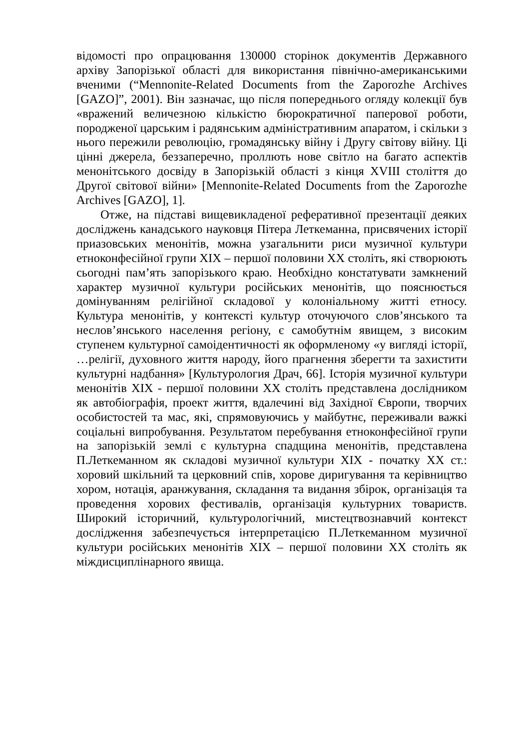відомості про опрацювання 130000 сторінок документів Державного архіву Запорізької області для використання північно-американськими вченими (“Mennonite-Related Documents from the Zaporozhe Archives [GAZO]”, 2001). Він зазначає, що після попереднього огляду колекції був «вражений величезною кількістю бюрократичної паперової роботи, породженої царським і радянським адміністративним апаратом, і скільки з нього пережили революцію, громадянську війну і Другу світову війну. Ці цінні джерела, беззаперечно, проллють нове світло на багато аспектів менонітського досвіду в Запорізькій області з кінця XVIII століття до Другої світової війни» [Mennonite-Related Documents from the Zaporozhe Archives [GAZO], 1].
Отже, на підставі вищевикладеної реферативної презентації деяких досліджень канадського науковця Пітера Леткеманна, присвячених історії приазовських менонітів, можна узагальнити риси музичної культури етноконфесійної групи XIX – першої половини XX століть, які створюють сьогодні пам’ять запорізького краю. Необхідно констатувати замкнений характер музичної культури російських менонітів, що пояснюється домінуванням релігійної складової у колоніальному житті етносу. Культура менонітів, у контексті культур оточуючого слов’янського та неслов’янського населення регіону, є самобутнім явищем, з високим ступенем культурної самоідентичності як оформленому «у вигляді історії, …релігії, духовного життя народу, його прагнення зберегти та захистити культурні надбання» [Культурология Драч, 66]. Історія музичної культури менонітів XIX - першої половини XX століть представлена дослідником як автобіографія, проект життя, вдалечині від Західної Європи, творчих особистостей та мас, які, спрямовуючись у майбутнє, переживали важкі соціальні випробування. Результатом перебування етноконфесійної групи на запорізькій землі є культурна спадщина менонітів, представлена П.Леткеманном як складові музичної культури XIX - початку XX ст.: хоровий шкільний та церковний спів, хорове диригування та керівництво хором, нотація, аранжування, складання та видання збірок, організація та проведення хорових фестивалів, організація культурних товариств. Широкий історичний, культурологічний, мистецтвознавчий контекст дослідження забезпечується інтерпретацією П.Леткеманном музичної культури російських менонітів XIX – першої половини XX століть як міждисциплінарного явища.